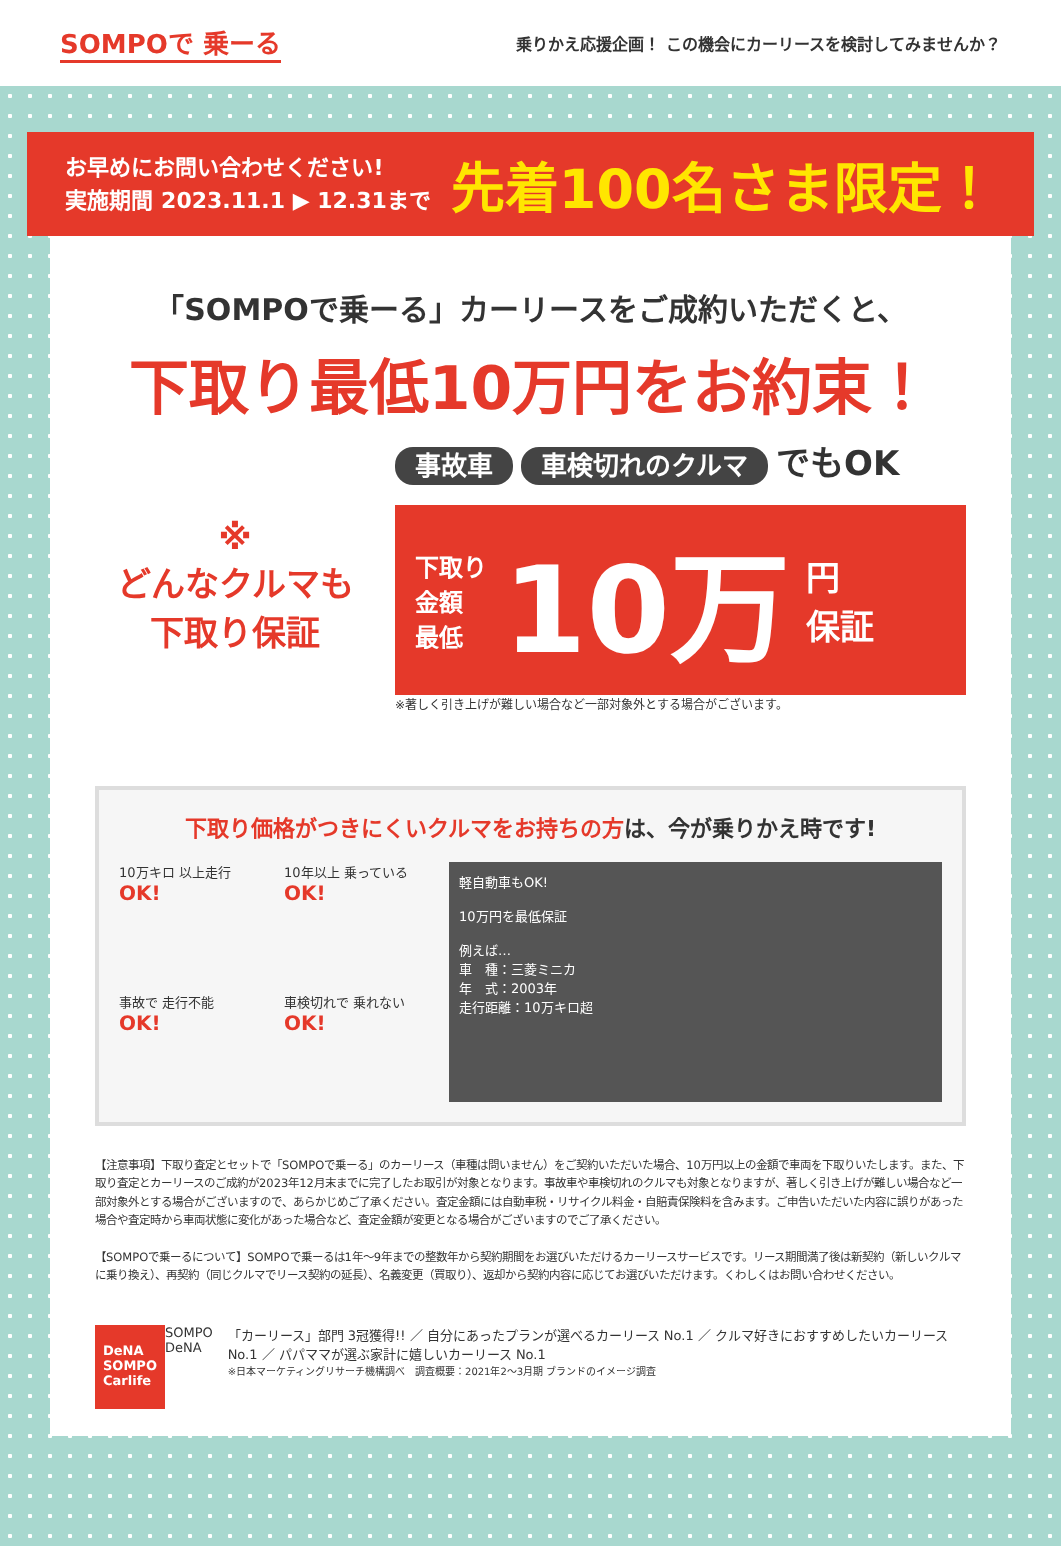SOMPOで 乗ーる
乗りかえ応援企画！ この機会にカーリースを検討してみませんか？
お早めにお問い合わせください!
実施期間 2023.11.1 ▶ 12.31まで
先着100名さま限定！
「SOMPOで乗ーる」カーリースをご成約いただくと、
下取り最低10万円をお約束！
※
どんなクルマも
下取り保証
事故車 車検切れのクルマ でもOK
下取り
金額
最低
10万
円
保証
※著しく引き上げが難しい場合など一部対象外とする場合がございます。
下取り価格がつきにくいクルマをお持ちの方は、今が乗りかえ時です!
10万キロ 以上走行
OK!
10年以上 乗っている
OK!
事故で 走行不能
OK!
車検切れで 乗れない
OK!
軽自動車もOK!
10万円を最低保証
例えば…
車　種：三菱ミニカ
年　式：2003年
走行距離：10万キロ超
【注意事項】下取り査定とセットで「SOMPOで乗ーる」のカーリース（車種は問いません）をご契約いただいた場合、10万円以上の金額で車両を下取りいたします。また、下取り査定とカーリースのご成約が2023年12月末までに完了したお取引が対象となります。事故車や車検切れのクルマも対象となりますが、著しく引き上げが難しい場合など一部対象外とする場合がございますので、あらかじめご了承ください。査定金額には自動車税・リサイクル料金・自賠責保険料を含みます。ご申告いただいた内容に誤りがあった場合や査定時から車両状態に変化があった場合など、査定金額が変更となる場合がございますのでご了承ください。
【SOMPOで乗ーるについて】SOMPOで乗ーるは1年〜9年までの整数年から契約期間をお選びいただけるカーリースサービスです。リース期間満了後は新契約（新しいクルマに乗り換え）、再契約（同じクルマでリース契約の延長）、名義変更（買取り）、返却から契約内容に応じてお選びいただけます。くわしくはお問い合わせください。
DeNA SOMPO Carlife
SOMPO DeNA 「カーリース」部門 3冠獲得!! ／ 自分にあったプランが選べるカーリース No.1 ／ クルマ好きにおすすめしたいカーリース No.1 ／ パパママが選ぶ家計に嬉しいカーリース No.1
※日本マーケティングリサーチ機構調べ　調査概要：2021年2～3月期 ブランドのイメージ調査